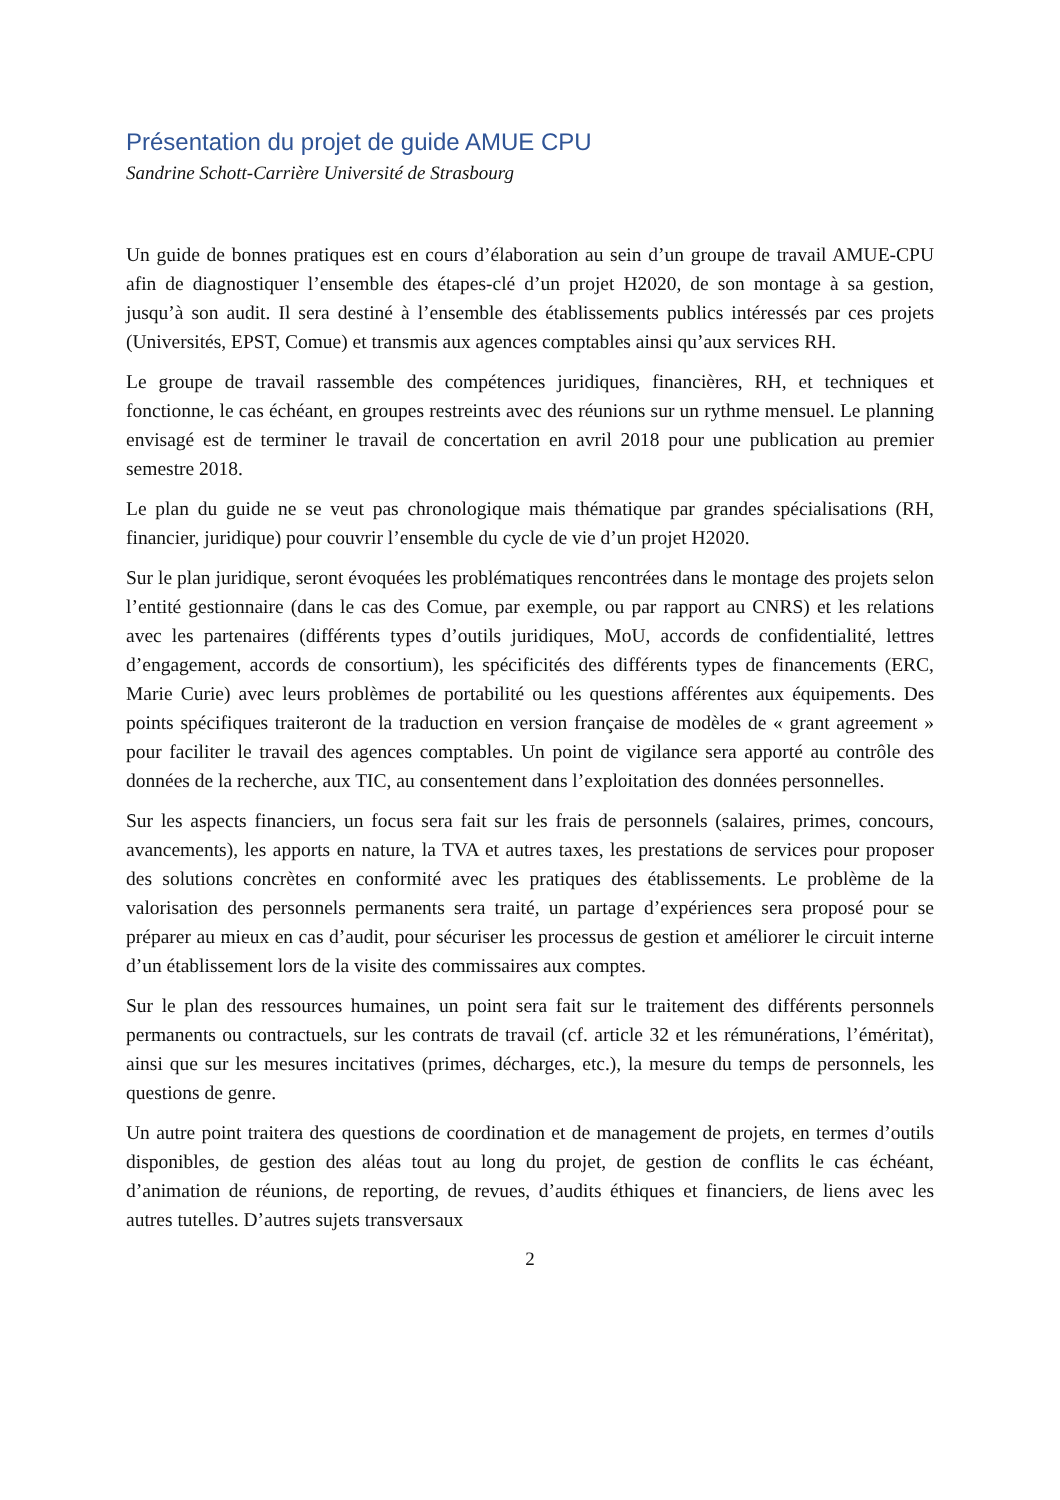Présentation du projet de guide AMUE CPU
Sandrine Schott-Carrière Université de Strasbourg
Un guide de bonnes pratiques est en cours d’élaboration au sein d’un groupe de travail AMUE-CPU afin de diagnostiquer l’ensemble des étapes-clé d’un projet H2020, de son montage à sa gestion, jusqu’à son audit. Il sera destiné à l’ensemble des établissements publics intéressés par ces projets (Universités, EPST, Comue) et transmis aux agences comptables ainsi qu’aux services RH.
Le groupe de travail rassemble des compétences juridiques, financières, RH, et techniques et fonctionne, le cas échéant, en groupes restreints avec des réunions sur un rythme mensuel. Le planning envisagé est de terminer le travail de concertation en avril 2018 pour une publication au premier semestre 2018.
Le plan du guide ne se veut pas chronologique mais thématique par grandes spécialisations (RH, financier, juridique) pour couvrir l’ensemble du cycle de vie d’un projet H2020.
Sur le plan juridique, seront évoquées les problématiques rencontrées dans le montage des projets selon l’entité gestionnaire (dans le cas des Comue, par exemple, ou par rapport au CNRS) et les relations avec les partenaires (différents types d’outils juridiques, MoU, accords de confidentialité, lettres d’engagement, accords de consortium), les spécificités des différents types de financements (ERC, Marie Curie) avec leurs problèmes de portabilité ou les questions afférentes aux équipements. Des points spécifiques traiteront de la traduction en version française de modèles de « grant agreement » pour faciliter le travail des agences comptables. Un point de vigilance sera apporté au contrôle des données de la recherche, aux TIC, au consentement dans l’exploitation des données personnelles.
Sur les aspects financiers, un focus sera fait sur les frais de personnels (salaires, primes, concours, avancements), les apports en nature, la TVA et autres taxes, les prestations de services pour proposer des solutions concrètes en conformité avec les pratiques des établissements. Le problème de la valorisation des personnels permanents sera traité, un partage d’expériences sera proposé pour se préparer au mieux en cas d’audit, pour sécuriser les processus de gestion et améliorer le circuit interne d’un établissement lors de la visite des commissaires aux comptes.
Sur le plan des ressources humaines, un point sera fait sur le traitement des différents personnels permanents ou contractuels, sur les contrats de travail (cf. article 32 et les rémunérations, l’éméritat), ainsi que sur les mesures incitatives (primes, décharges, etc.), la mesure du temps de personnels, les questions de genre.
Un autre point traitera des questions de coordination et de management de projets, en termes d’outils disponibles, de gestion des aléas tout au long du projet, de gestion de conflits le cas échéant, d’animation de réunions, de reporting, de revues, d’audits éthiques et financiers, de liens avec les autres tutelles. D’autres sujets transversaux
2